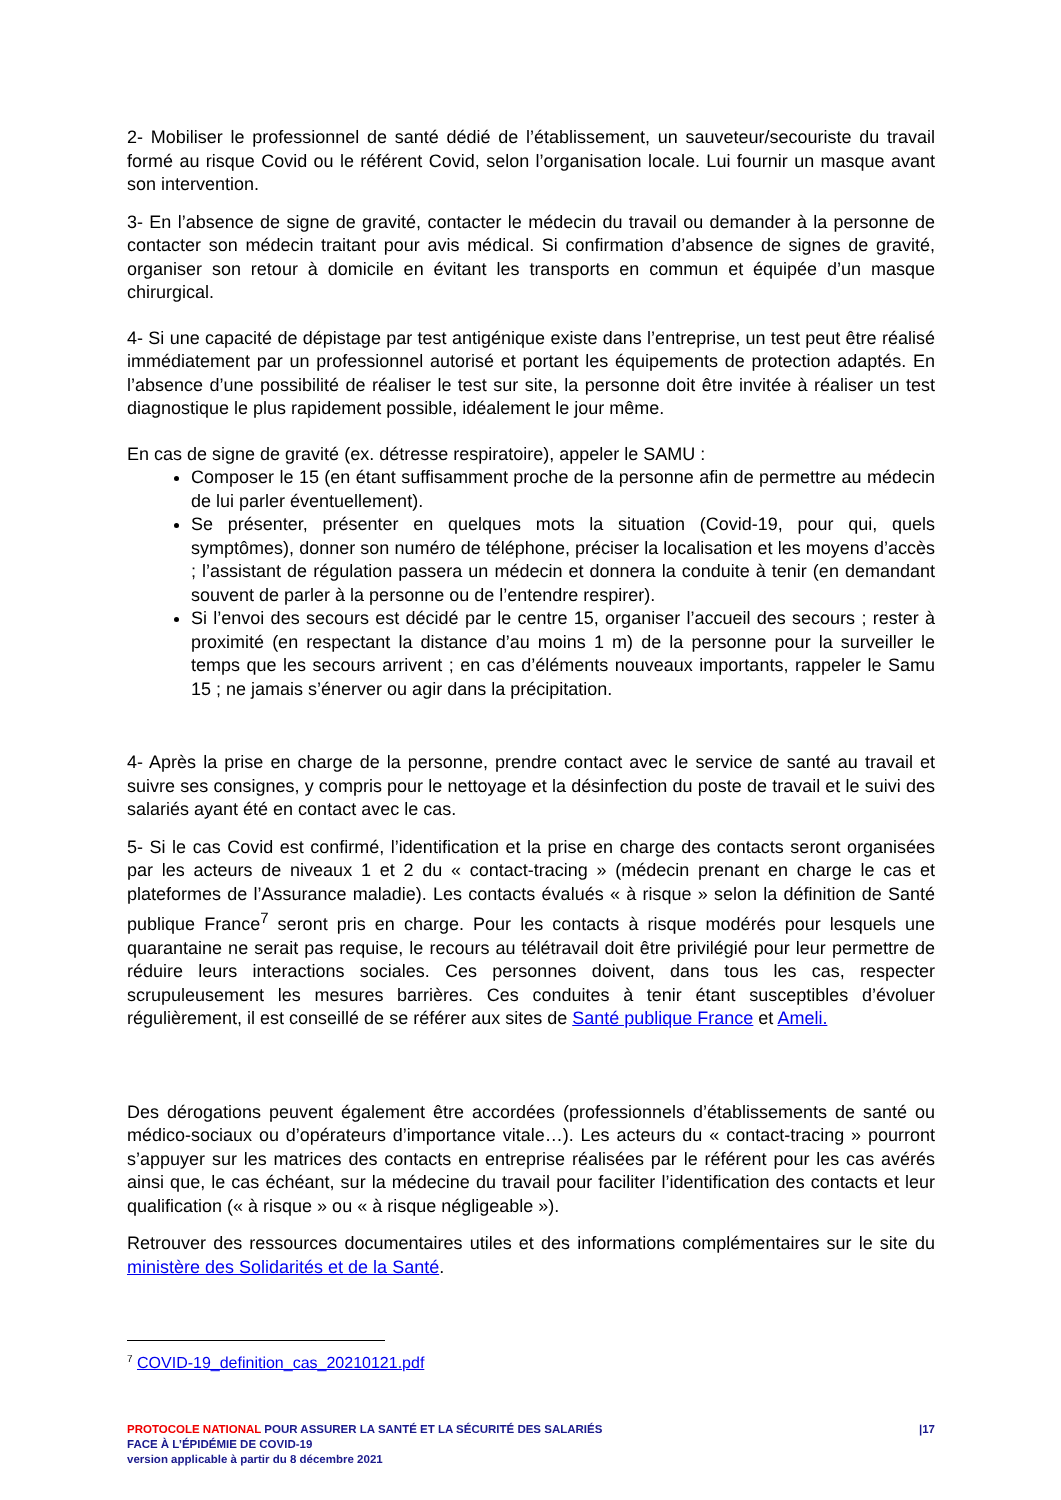2- Mobiliser le professionnel de santé dédié de l’établissement, un sauveteur/secouriste du travail formé au risque Covid ou le référent Covid, selon l’organisation locale. Lui fournir un masque avant son intervention.
3- En l’absence de signe de gravité, contacter le médecin du travail ou demander à la personne de contacter son médecin traitant pour avis médical. Si confirmation d’absence de signes de gravité, organiser son retour à domicile en évitant les transports en commun et équipée d’un masque chirurgical.
4- Si une capacité de dépistage par test antigénique existe dans l’entreprise, un test peut être réalisé immédiatement par un professionnel autorisé et portant les équipements de protection adaptés. En l’absence d’une possibilité de réaliser le test sur site, la personne doit être invitée à réaliser un test diagnostique le plus rapidement possible, idéalement le jour même.
En cas de signe de gravité (ex. détresse respiratoire), appeler le SAMU :
Composer le 15 (en étant suffisamment proche de la personne afin de permettre au médecin de lui parler éventuellement).
Se présenter, présenter en quelques mots la situation (Covid-19, pour qui, quels symptômes), donner son numéro de téléphone, préciser la localisation et les moyens d’accès ; l’assistant de régulation passera un médecin et donnera la conduite à tenir (en demandant souvent de parler à la personne ou de l’entendre respirer).
Si l’envoi des secours est décidé par le centre 15, organiser l’accueil des secours ; rester à proximité (en respectant la distance d’au moins 1 m) de la personne pour la surveiller le temps que les secours arrivent ; en cas d’éléments nouveaux importants, rappeler le Samu 15 ; ne jamais s’énerver ou agir dans la précipitation.
4- Après la prise en charge de la personne, prendre contact avec le service de santé au travail et suivre ses consignes, y compris pour le nettoyage et la désinfection du poste de travail et le suivi des salariés ayant été en contact avec le cas.
5- Si le cas Covid est confirmé, l’identification et la prise en charge des contacts seront organisées par les acteurs de niveaux 1 et 2 du « contact-tracing » (médecin prenant en charge le cas et plateformes de l’Assurance maladie). Les contacts évalués « à risque » selon la définition de Santé publique France<sup>7</sup> seront pris en charge. Pour les contacts à risque modérés pour lesquels une quarantaine ne serait pas requise, le recours au télétravail doit être privilégié pour leur permettre de réduire leurs interactions sociales. Ces personnes doivent, dans tous les cas, respecter scrupuleusement les mesures barrières. Ces conduites à tenir étant susceptibles d’évoluer régulièrement, il est conseillé de se référer aux sites de Santé publique France et Ameli.
Des dérogations peuvent également être accordées (professionnels d’établissements de santé ou médico-sociaux ou d’opérateurs d’importance vitale…). Les acteurs du « contact-tracing » pourront s’appuyer sur les matrices des contacts en entreprise réalisées par le référent pour les cas avérés ainsi que, le cas échéant, sur la médecine du travail pour faciliter l’identification des contacts et leur qualification (« à risque » ou « à risque négligeable »).
Retrouver des ressources documentaires utiles et des informations complémentaires sur le site du ministère des Solidarités et de la Santé.
<sup>7</sup> COVID-19_definition_cas_20210121.pdf
|17 PROTOCOLE NATIONAL POUR ASSURER LA SANTÉ ET LA SÉCURITÉ DES SALARIÉS
FACE À L’ÉPIDÉMIE DE COVID-19
version applicable à partir du 8 décembre 2021